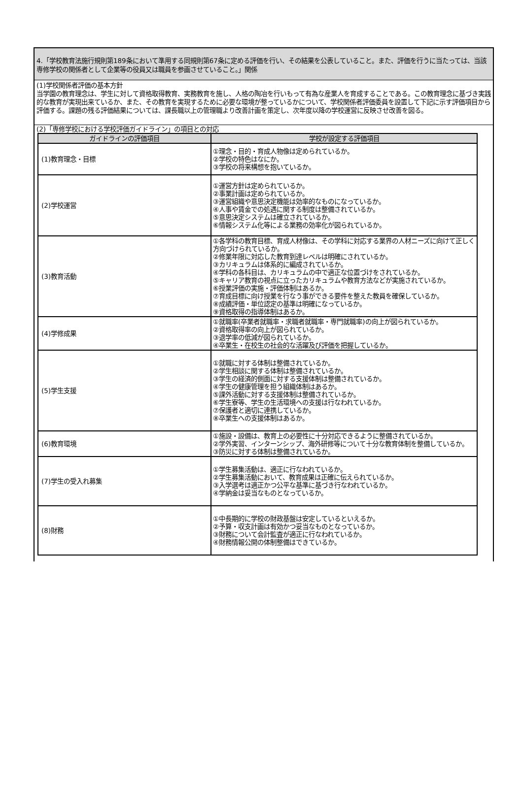4.「学校教育法施行規則第189条において準用する同規則第67条に定める評価を行い、その結果を公表していること。また、評価を行うに当たっては、当該専修学校の関係者として企業等の役員又は職員を参画させていること。」関係
(1)学校関係者評価の基本方針
当学園の教育理念は、学生に対して資格取得教育、実務教育を施し、人格の陶冶を行いもって有為な産業人を育成することである。この教育理念に基づき実践的な教育が実現出来ているか、また、その教育を実現するために必要な環境が整っているかについて、学校関係者評価委員を設置して下記に示す評価項目から評価する。課題の残る評価結果については、課長職以上の管理職より改善計画を策定し、次年度以降の学校運営に反映させ改善を図る。
(2)「専修学校における学校評価ガイドライン」の項目との対応
| ガイドラインの評価項目 | 学校が設定する評価項目 |
| --- | --- |
| (1)教育理念・目標 | ①理念・目的・育成人物像は定められているか。 ②学校の特色はなにか。 ③学校の将来構想を抱いているか。 |
| (2)学校運営 | ①運営方針は定められているか。 ②事業計画は定められているか。 ③運営組織や意思決定機能は効率的なものになっているか。 ④人事や賃金での処遇に関する制度は整備されているか。 ⑤意思決定システムは確立されているか。 ⑥情報システム化等による業務の効率化が図られているか。 |
| (3)教育活動 | ①各学科の教育目標、育成人材像は、その学科に対応する業界の人材ニーズに向けて正しく方向づけられているか。 ②修業年限に対応した教育到達レベルは明確にされているか。 ③カリキュラムは体系的に編成されているか。 ④学科の各科目は、カリキュラムの中で適正な位置づけをされているか。 ⑤キャリア教育の視点に立ったカリキュラムや教育方法などが実施されているか。 ⑥授業評価の実施・評価体制はあるか。 ⑦育成目標に向け授業を行なう事ができる要件を整えた教員を確保しているか。 ⑧成績評価・単位認定の基準は明確になっているか。 ⑨資格取得の指導体制はあるか。 |
| (4)学修成果 | ①就職率(卒業者就職率・求職者就職率・専門就職率)の向上が図られているか。 ②資格取得率の向上が図られているか。 ③退学率の低減が図られているか。 ④卒業生・在校生の社会的な活躍及び評価を把握しているか。 |
| (5)学生支援 | ①就職に対する体制は整備されているか。 ②学生相談に関する体制は整備されているか。 ③学生の経済的側面に対する支援体制は整備されているか。 ④学生の健康管理を担う組織体制はあるか。 ⑤課外活動に対する支援体制は整備されているか。 ⑥学生寮等、学生の生活環境への支援は行なわれているか。 ⑦保護者と適切に連携しているか。 ⑧卒業生への支援体制はあるか。 |
| (6)教育環境 | ①施設・設備は、教育上の必要性に十分対応できるように整備されているか。 ②学外実習、インターンシップ、海外研修等について十分な教育体制を整備しているか。 ③防災に対する体制は整備されているか。 |
| (7)学生の受入れ募集 | ①学生募集活動は、適正に行なわれているか。 ②学生募集活動において、教育成果は正確に伝えられているか。 ③入学選考は適正かつ公平な基準に基づき行なわれているか。 ④学納金は妥当なものとなっているか。 |
| (8)財務 | ①中長期的に学校の財政基盤は安定しているといえるか。 ②予算・収支計画は有効かつ妥当なものとなっているか。 ③財務について会計監査が適正に行なわれているか。 ④財務情報公開の体制整備はできているか。 |